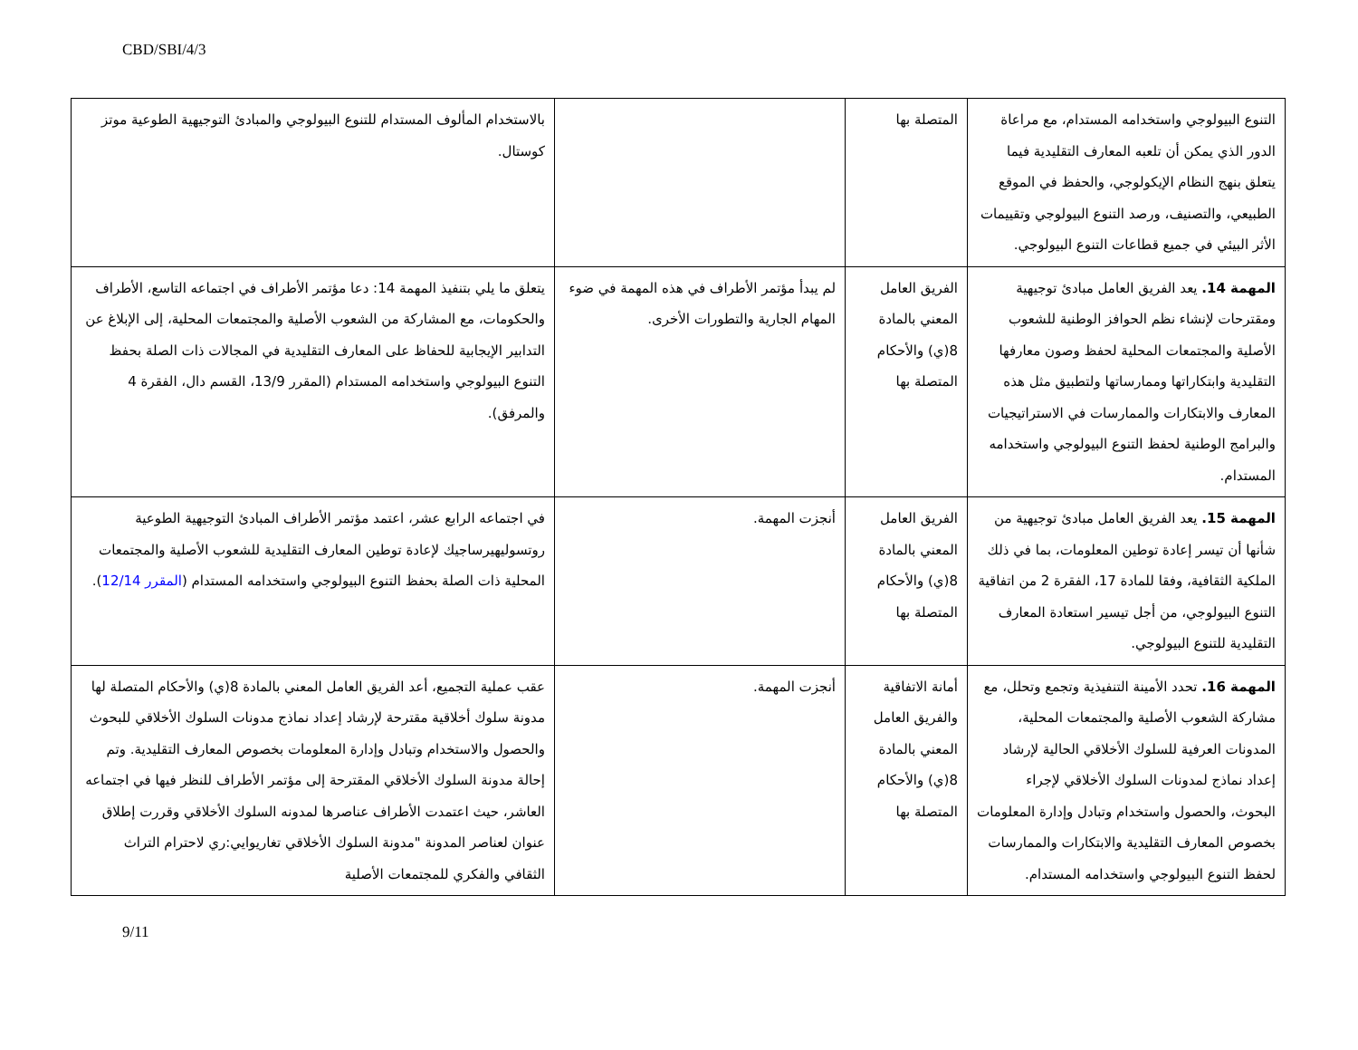CBD/SBI/4/3
| التنوع البيولوجي واستخدامه المستدام، مع مراعاة الدور الذي يمكن أن تلعبه المعارف التقليدية فيما يتعلق بنهج النظام الإيكولوجي، والحفظ في الموقع الطبيعي، والتصنيف، ورصد التنوع البيولوجي وتقييمات الأثر البيئي في جميع قطاعات التنوع البيولوجي. | المتصلة بها | | بالاستخدام المألوف المستدام للتنوع البيولوجي والمبادئ التوجيهية الطوعية موتز كوستال. |
| المهمة 14. يعد الفريق العامل مبادئ توجيهية ومقترحات لإنشاء نظم الحوافز الوطنية للشعوب الأصلية والمجتمعات المحلية لحفظ وصون معارفها التقليدية وابتكاراتها وممارساتها ولتطبيق مثل هذه المعارف والابتكارات والممارسات في الاستراتيجيات والبرامج الوطنية لحفظ التنوع البيولوجي واستخدامه المستدام. | الفريق العامل المعني بالمادة 8(ي) والأحكام المتصلة بها | لم يبدأ مؤتمر الأطراف في هذه المهمة في ضوء المهام الجارية والتطورات الأخرى. | يتعلق ما يلي بتنفيذ المهمة 14: دعا مؤتمر الأطراف في اجتماعه التاسع، الأطراف والحكومات، مع المشاركة من الشعوب الأصلية والمجتمعات المحلية، إلى الإبلاغ عن التدابير الإيجابية للحفاظ على المعارف التقليدية في المجالات ذات الصلة بحفظ التنوع البيولوجي واستخدامه المستدام (المقرر 13/9، القسم دال، الفقرة 4 والمرفق). |
| المهمة 15. يعد الفريق العامل مبادئ توجيهية من شأنها أن تيسر إعادة توطين المعلومات، بما في ذلك الملكية الثقافية، وفقا للمادة 17، الفقرة 2 من اتفاقية التنوع البيولوجي، من أجل تيسير استعادة المعارف التقليدية للتنوع البيولوجي. | الفريق العامل المعني بالمادة 8(ي) والأحكام المتصلة بها | أنجزت المهمة. | في اجتماعه الرابع عشر، اعتمد مؤتمر الأطراف المبادئ التوجيهية الطوعية روتسوليهيرساجيك لإعادة توطين المعارف التقليدية للشعوب الأصلية والمجتمعات المحلية ذات الصلة بحفظ التنوع البيولوجي واستخدامه المستدام ( المقرر 12/14 ). |
| المهمة 16. تحدد الأمينة التنفيذية وتجمع وتحلل، مع مشاركة الشعوب الأصلية والمجتمعات المحلية، المدونات العرفية للسلوك الأخلاقي الحالية لإرشاد إعداد نماذج لمدونات السلوك الأخلاقي لإجراء البحوث، والحصول واستخدام وتبادل وإدارة المعلومات بخصوص المعارف التقليدية والابتكارات والممارسات لحفظ التنوع البيولوجي واستخدامه المستدام. | أمانة الاتفاقية والفريق العامل المعني بالمادة 8(ي) والأحكام المتصلة بها | أنجزت المهمة. | عقب عملية التجميع، أعد الفريق العامل المعني بالمادة 8(ي) والأحكام المتصلة لها مدونة سلوك أخلاقية مقترحة لإرشاد إعداد نماذج مدونات السلوك الأخلاقي للبحوث والحصول والاستخدام وتبادل وإدارة المعلومات بخصوص المعارف التقليدية. وتم إحالة مدونة السلوك الأخلاقي المقترحة إلى مؤتمر الأطراف للنظر فيها في اجتماعه العاشر، حيث اعتمدت الأطراف عناصرها لمدونه السلوك الأخلاقي وقررت إطلاق عنوان لعناصر المدونة "مدونة السلوك الأخلاقي تغاريوايي:ري لاحترام التراث الثقافي والفكري للمجتمعات الأصلية |
9/11